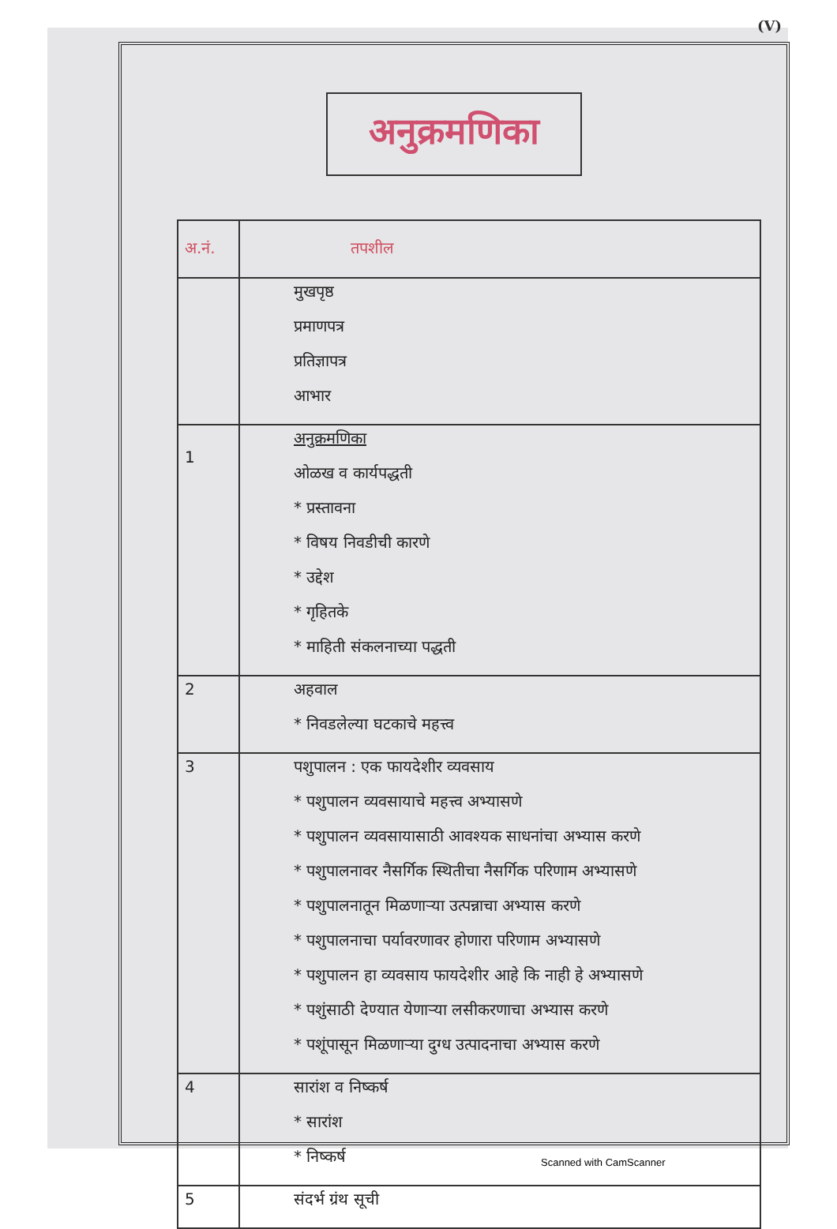(V)
अनुक्रमणिका
| अ.नं. | तपशील |
| --- | --- |
| | मुखपृष्ठ प्रमाणपत्र प्रतिज्ञापत्र आभार |
| 1 | अनुक्रमणिका ओळख व कार्यपद्धती * प्रस्तावना * विषय निवडीची कारणे * उद्देश * गृहितके * माहिती संकलनाच्या पद्धती |
| 2 | अहवाल * निवडलेल्या घटकाचे महत्त्व |
| 3 | पशुपालन : एक फायदेशीर व्यवसाय * पशुपालन व्यवसायाचे महत्त्व अभ्यासणे * पशुपालन व्यवसायासाठी आवश्यक साधनांचा अभ्यास करणे * पशुपालनावर नैसर्गिक स्थितीचा नैसर्गिक परिणाम अभ्यासणे * पशुपालनातून मिळणाऱ्या उत्पन्नाचा अभ्यास करणे * पशुपालनाचा पर्यावरणावर होणारा परिणाम अभ्यासणे * पशुपालन हा व्यवसाय फायदेशीर आहे कि नाही हे अभ्यासणे * पशुंसाठी देण्यात येणाऱ्या लसीकरणाचा अभ्यास करणे * पशूंपासून मिळणाऱ्या दुग्ध उत्पादनाचा अभ्यास करणे |
| 4 | सारांश व निष्कर्ष * सारांश * निष्कर्ष |
| 5 | संदर्भ ग्रंथ सूची |
Scanned with CamScanner